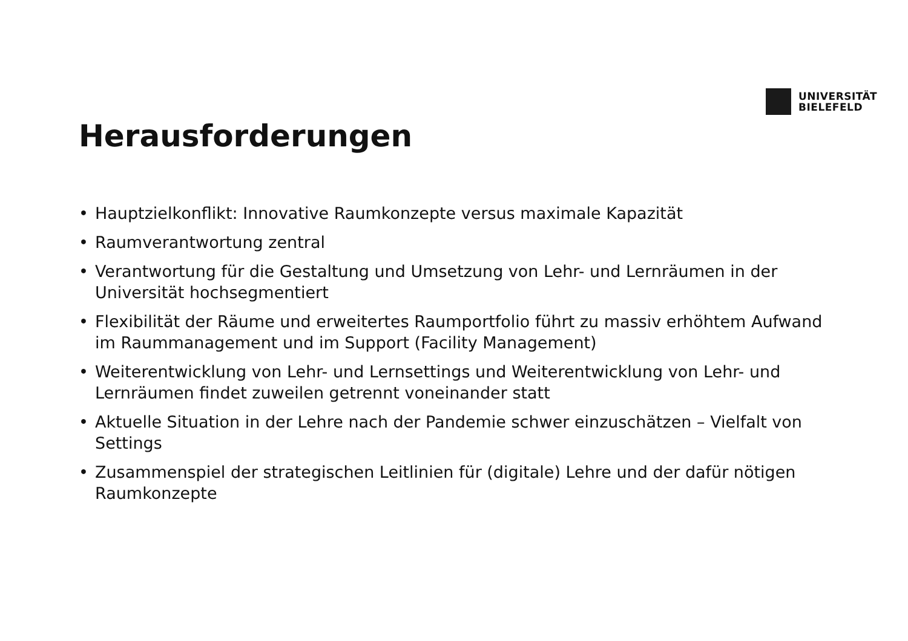UNIVERSITÄT
BIELEFELD
Herausforderungen
• Hauptzielkonflikt: Innovative Raumkonzepte versus maximale Kapazität
• Raumverantwortung zentral
• Verantwortung für die Gestaltung und Umsetzung von Lehr- und Lernräumen in der Universität hochsegmentiert
• Flexibilität der Räume und erweitertes Raumportfolio führt zu massiv erhöhtem Aufwand im Raummanagement und im Support (Facility Management)
• Weiterentwicklung von Lehr- und Lernsettings und Weiterentwicklung von Lehr- und Lernräumen findet zuweilen getrennt voneinander statt
• Aktuelle Situation in der Lehre nach der Pandemie schwer einzuschätzen – Vielfalt von Settings
• Zusammenspiel der strategischen Leitlinien für (digitale) Lehre und der dafür nötigen Raumkonzepte